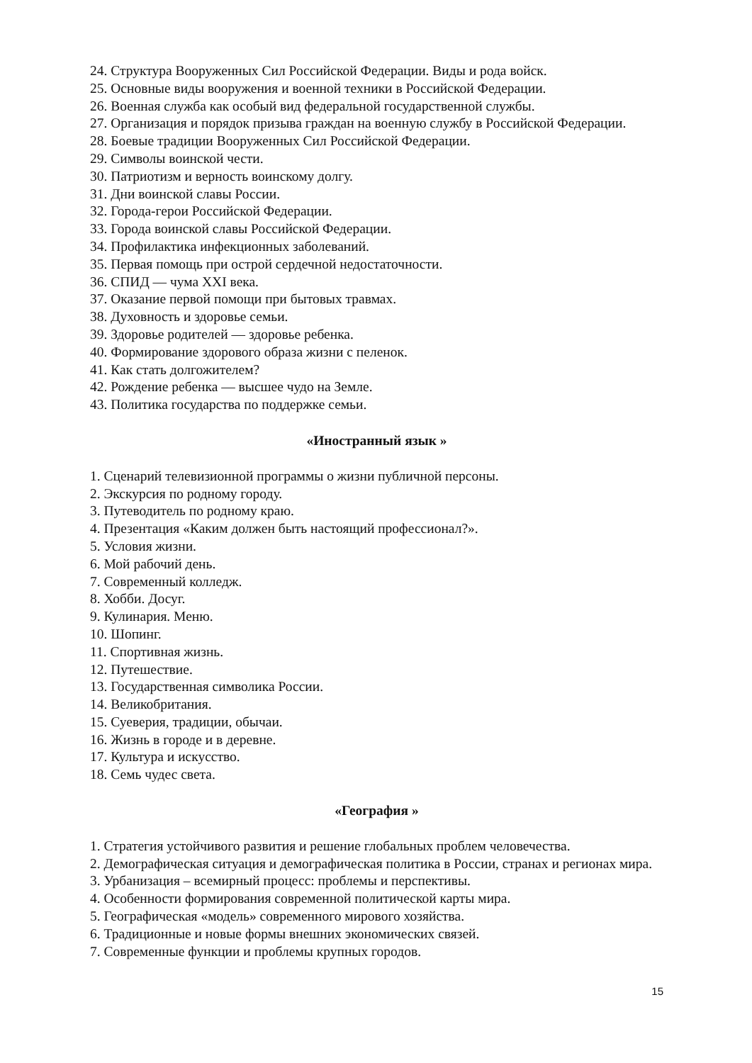24. Структура Вооруженных Сил Российской Федерации. Виды и рода войск.
25. Основные виды вооружения и военной техники в Российской Федерации.
26. Военная служба как особый вид федеральной государственной службы.
27. Организация и порядок призыва граждан на военную службу в Российской Федерации.
28. Боевые традиции Вооруженных Сил Российской Федерации.
29. Символы воинской чести.
30. Патриотизм и верность воинскому долгу.
31. Дни воинской славы России.
32. Города-герои Российской Федерации.
33. Города воинской славы Российской Федерации.
34. Профилактика инфекционных заболеваний.
35. Первая помощь при острой сердечной недостаточности.
36. СПИД — чума XXI века.
37. Оказание первой помощи при бытовых травмах.
38. Духовность и здоровье семьи.
39. Здоровье родителей — здоровье ребенка.
40. Формирование здорового образа жизни с пеленок.
41. Как стать долгожителем?
42. Рождение ребенка — высшее чудо на Земле.
43. Политика государства по поддержке семьи.
«Иностранный язык »
1. Сценарий телевизионной программы о жизни публичной персоны.
2. Экскурсия по родному городу.
3. Путеводитель по родному краю.
4. Презентация «Каким должен быть настоящий профессионал?».
5. Условия жизни.
6. Мой рабочий день.
7. Современный колледж.
8. Хобби. Досуг.
9. Кулинария. Меню.
10. Шопинг.
11. Спортивная жизнь.
12. Путешествие.
13. Государственная символика России.
14. Великобритания.
15. Суеверия, традиции, обычаи.
16. Жизнь в городе и в деревне.
17. Культура и искусство.
18. Семь чудес света.
«География »
1. Стратегия устойчивого развития и решение глобальных проблем человечества.
2. Демографическая ситуация и демографическая политика в России, странах и регионах мира.
3. Урбанизация – всемирный процесс: проблемы и перспективы.
4. Особенности формирования современной политической карты мира.
5. Географическая «модель» современного мирового хозяйства.
6. Традиционные и новые формы внешних экономических связей.
7. Современные функции и проблемы крупных городов.
15